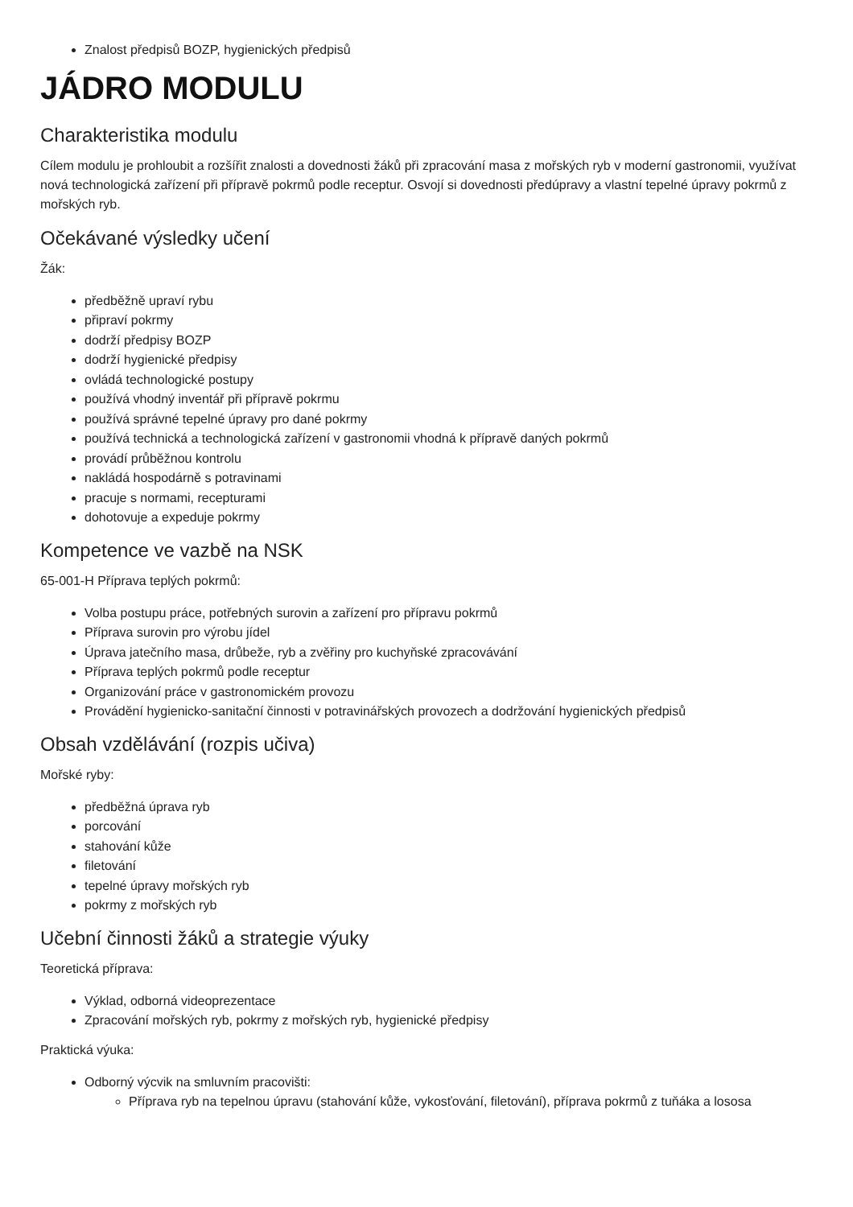Znalost předpisů BOZP, hygienických předpisů
JÁDRO MODULU
Charakteristika modulu
Cílem modulu je prohloubit a rozšířit znalosti a dovednosti žáků při zpracování masa z mořských ryb v moderní gastronomii, využívat nová technologická zařízení při přípravě pokrmů podle receptur. Osvojí si dovednosti předúpravy a vlastní tepelné úpravy pokrmů z mořských ryb.
Očekávané výsledky učení
Žák:
předběžně upraví rybu
připraví pokrmy
dodrží předpisy BOZP
dodrží hygienické předpisy
ovládá technologické postupy
používá vhodný inventář při přípravě pokrmu
používá správné tepelné úpravy pro dané pokrmy
používá technická a technologická zařízení v gastronomii vhodná k přípravě daných pokrmů
provádí průběžnou kontrolu
nakládá hospodárně s potravinami
pracuje s normami, recepturami
dohotovuje a expeduje pokrmy
Kompetence ve vazbě na NSK
65-001-H Příprava teplých pokrmů:
Volba postupu práce, potřebných surovin a zařízení pro přípravu pokrmů
Příprava surovin pro výrobu jídel
Úprava jatečního masa, drůbeže, ryb a zvěřiny pro kuchyňské zpracovávání
Příprava teplých pokrmů podle receptur
Organizování práce v gastronomickém provozu
Provádění hygienicko-sanitační činnosti v potravinářských provozech a dodržování hygienických předpisů
Obsah vzdělávání (rozpis učiva)
Mořské ryby:
předběžná úprava ryb
porcování
stahování kůže
filetování
tepelné úpravy mořských ryb
pokrmy z mořských ryb
Učební činnosti žáků a strategie výuky
Teoretická příprava:
Výklad, odborná videoprezentace
Zpracování mořských ryb, pokrmy z mořských ryb, hygienické předpisy
Praktická výuka:
Odborný výcvik na smluvním pracovišti:
Příprava ryb na tepelnou úpravu (stahování kůže, vykosťování, filetování), příprava pokrmů z tuňáka a lososa